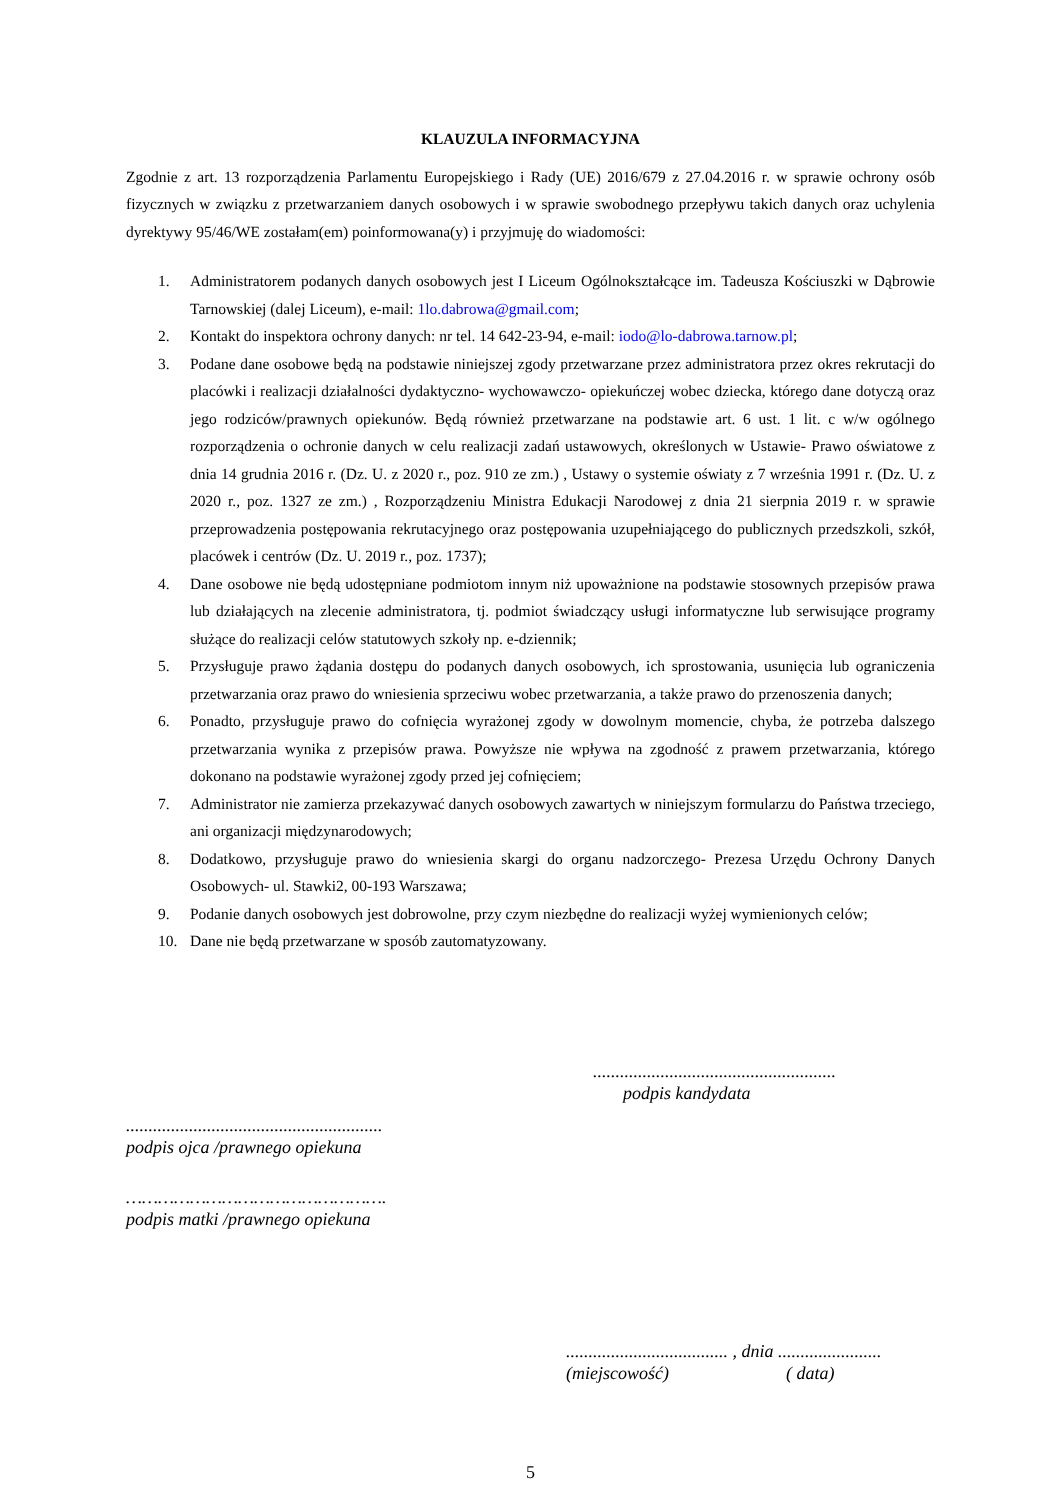KLAUZULA INFORMACYJNA
Zgodnie z art. 13 rozporządzenia Parlamentu Europejskiego i Rady (UE) 2016/679 z 27.04.2016 r. w sprawie ochrony osób fizycznych w związku z przetwarzaniem danych osobowych i w sprawie swobodnego przepływu takich danych oraz uchylenia dyrektywy 95/46/WE zostałam(em) poinformowana(y) i przyjmuję do wiadomości:
1. Administratorem podanych danych osobowych jest I Liceum Ogólnokształcące im. Tadeusza Kościuszki w Dąbrowie Tarnowskiej (dalej Liceum), e-mail: 1lo.dabrowa@gmail.com;
2. Kontakt do inspektora ochrony danych: nr tel. 14 642-23-94, e-mail: iodo@lo-dabrowa.tarnow.pl;
3. Podane dane osobowe będą na podstawie niniejszej zgody przetwarzane przez administratora przez okres rekrutacji do placówki i realizacji działalności dydaktyczno- wychowawczo- opiekuńczej wobec dziecka, którego dane dotyczą oraz jego rodziców/prawnych opiekunów. Będą również przetwarzane na podstawie art. 6 ust. 1 lit. c w/w ogólnego rozporządzenia o ochronie danych w celu realizacji zadań ustawowych, określonych w Ustawie- Prawo oświatowe z dnia 14 grudnia 2016 r. (Dz. U. z 2020 r., poz. 910 ze zm.) , Ustawy o systemie oświaty z 7 września 1991 r. (Dz. U. z 2020 r., poz. 1327 ze zm.) , Rozporządzeniu Ministra Edukacji Narodowej z dnia 21 sierpnia 2019 r. w sprawie przeprowadzenia postępowania rekrutacyjnego oraz postępowania uzupełniającego do publicznych przedszkoli, szkół, placówek i centrów (Dz. U. 2019 r., poz. 1737);
4. Dane osobowe nie będą udostępniane podmiotom innym niż upoważnione na podstawie stosownych przepisów prawa lub działających na zlecenie administratora, tj. podmiot świadczący usługi informatyczne lub serwisujące programy służące do realizacji celów statutowych szkoły np. e-dziennik;
5. Przysługuje prawo żądania dostępu do podanych danych osobowych, ich sprostowania, usunięcia lub ograniczenia przetwarzania oraz prawo do wniesienia sprzeciwu wobec przetwarzania, a także prawo do przenoszenia danych;
6. Ponadto, przysługuje prawo do cofnięcia wyrażonej zgody w dowolnym momencie, chyba, że potrzeba dalszego przetwarzania wynika z przepisów prawa. Powyższe nie wpływa na zgodność z prawem przetwarzania, którego dokonano na podstawie wyrażonej zgody przed jej cofnięciem;
7. Administrator nie zamierza przekazywać danych osobowych zawartych w niniejszym formularzu do Państwa trzeciego, ani organizacji międzynarodowych;
8. Dodatkowo, przysługuje prawo do wniesienia skargi do organu nadzorczego- Prezesa Urzędu Ochrony Danych Osobowych- ul. Stawki2, 00-193 Warszawa;
9. Podanie danych osobowych jest dobrowolne, przy czym niezbędne do realizacji wyżej wymienionych celów;
10. Dane nie będą przetwarzane w sposób zautomatyzowany.
......................................................
podpis kandydata
.........................................................
podpis ojca /prawnego opiekuna
………………………………………….
podpis matki /prawnego opiekuna
.................................... , dnia .......................
(miejscowość) ( data)
5